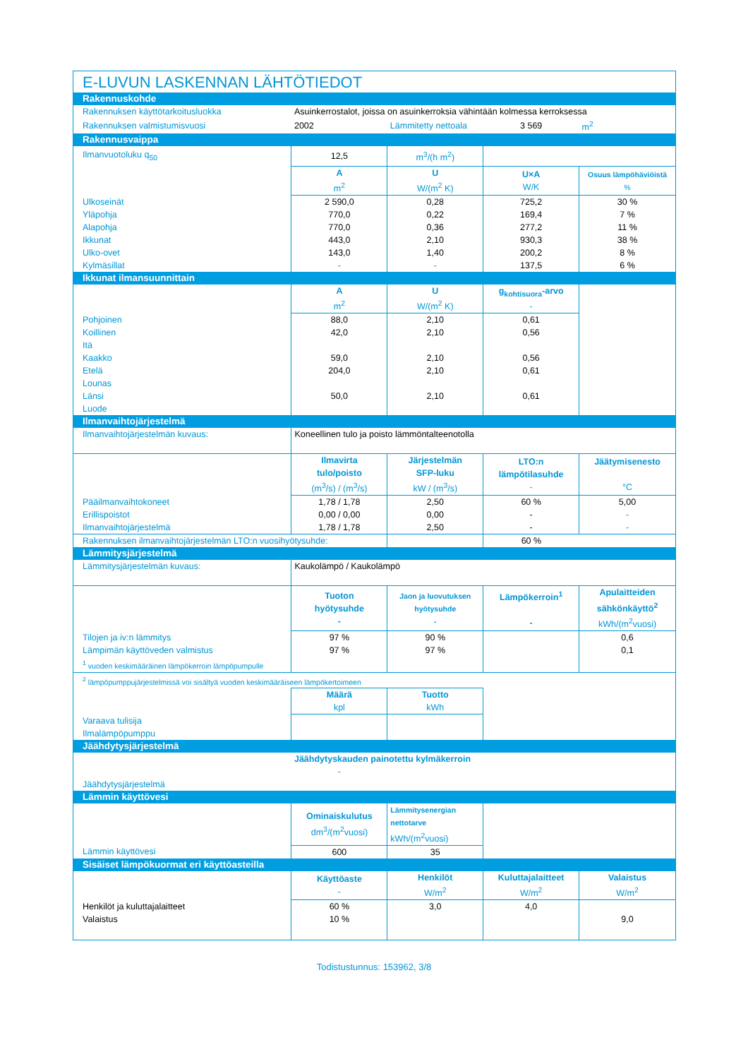| E-LUVUN LASKENNAN LÄHTÖTIEDOT | | | | |
| Rakennuskohde | | | | |
| Rakennuksen käyttötarkoitusluokka | Asuinkerrostalot, joissa on asuinkerroksia vähintään kolmessa kerroksessa | | | |
| Rakennuksen valmistumisvuosi | 2002 | Lämmitetty nettoala | 3 569 | m<sup>2</sup> |
| Rakennusvaippa | | | | |
| Ilmanvuotoluku q<sub>50</sub> | 12,5 | m<sup>3</sup>/(h m<sup>2</sup>) | | |
| | A m<sup>2</sup> | U W/(m<sup>2</sup> K) | U×A W/K | Osuus lämpöhäviöistä % |
| Ulkoseinät | 2 590,0 | 0,28 | 725,2 | 30 % |
| Yläpohja | 770,0 | 0,22 | 169,4 | 7 % |
| Alapohja | 770,0 | 0,36 | 277,2 | 11 % |
| Ikkunat | 443,0 | 2,10 | 930,3 | 38 % |
| Ulko-ovet | 143,0 | 1,40 | 200,2 | 8 % |
| Kylmäsillat | - | - | 137,5 | 6 % |
| Ikkunat ilmansuunnittain | | | | |
| | A m<sup>2</sup> | U W/(m<sup>2</sup> K) | g<sub>kohtisuora</sub>-arvo - | |
| Pohjoinen | 88,0 | 2,10 | 0,61 | |
| Koillinen | 42,0 | 2,10 | 0,56 | |
| Itä | | | | |
| Kaakko | 59,0 | 2,10 | 0,56 | |
| Etelä | 204,0 | 2,10 | 0,61 | |
| Lounas | | | | |
| Länsi | 50,0 | 2,10 | 0,61 | |
| Luode | | | | |
| Ilmanvaihtojärjestelmä | | | | |
| Ilmanvaihtojärjestelmän kuvaus: | Koneellinen tulo ja poisto lämmöntalteenotolla | | | |
| | Ilmavirta tulo/poisto (m<sup>3</sup>/s) / (m<sup>3</sup>/s) | Järjestelmän SFP-luku kW / (m<sup>3</sup>/s) | LTO:n lämpötilasuhde - | Jäätymisenesto °C |
| Pääilmanvaihtokoneet | 1,78 / 1,78 | 2,50 | 60 % | 5,00 |
| Erillispoistot | 0,00 / 0,00 | 0,00 | - | - |
| Ilmanvaihtojärjestelmä | 1,78 / 1,78 | 2,50 | - | - |
| Rakennuksen ilmanvaihtojärjestelmän LTO:n vuosihyötysuhde: | | | 60 % | |
| Lämmitysjärjestelmä | | | | |
| Lämmitysjärjestelmän kuvaus: | Kaukolämpö / Kaukolämpö | | | |
| | Tuoton hyötysuhde - | Jaon ja luovutuksen hyötysuhde - | Lämpökerroin<sup>1</sup> - | Apulaitteiden sähkönkäyttö<sup>2</sup> kWh/(m<sup>2</sup>vuosi) |
| Tilojen ja iv:n lämmitys | 97 % | 90 % | | 0,6 |
| Lämpimän käyttöveden valmistus | 97 % | 97 % | | 0,1 |
| <sup>1</sup> vuoden keskimääräinen lämpökerroin lämpöpumpulle | | | | |
| <sup>2</sup> lämpöpumppujärjestelmissä voi sisältyä vuoden keskimääräiseen lämpökertoimeen | | | | |
| | Määrä kpl | Tuotto kWh | | |
| Varaava tulisija | | | | |
| Ilmalämpöpumppu | | | | |
| Jäähdytysjärjestelmä | | | | |
| | Jäähdytyskauden painotettu kylmäkerroin | | | |
| | - | | | |
| Jäähdytysjärjestelmä | | | | |
| Lämmin käyttövesi | | | | |
| | Ominaiskulutus dm<sup>3</sup>/(m<sup>2</sup>vuosi) | Lämmitysenergian nettotarve kWh/(m<sup>2</sup>vuosi) | | |
| Lämmin käyttövesi | 600 | 35 | | |
| Sisäiset lämpökuormat eri käyttöasteilla | | | | |
| | Käyttöaste - | Henkilöt W/m<sup>2</sup> | Kuluttajalaitteet W/m<sup>2</sup> | Valaistus W/m<sup>2</sup> |
| Henkilöt ja kuluttajalaitteet | 60 % | 3,0 | 4,0 | |
| Valaistus | 10 % | | | 9,0 |
Todistustunnus: 153962, 3/8